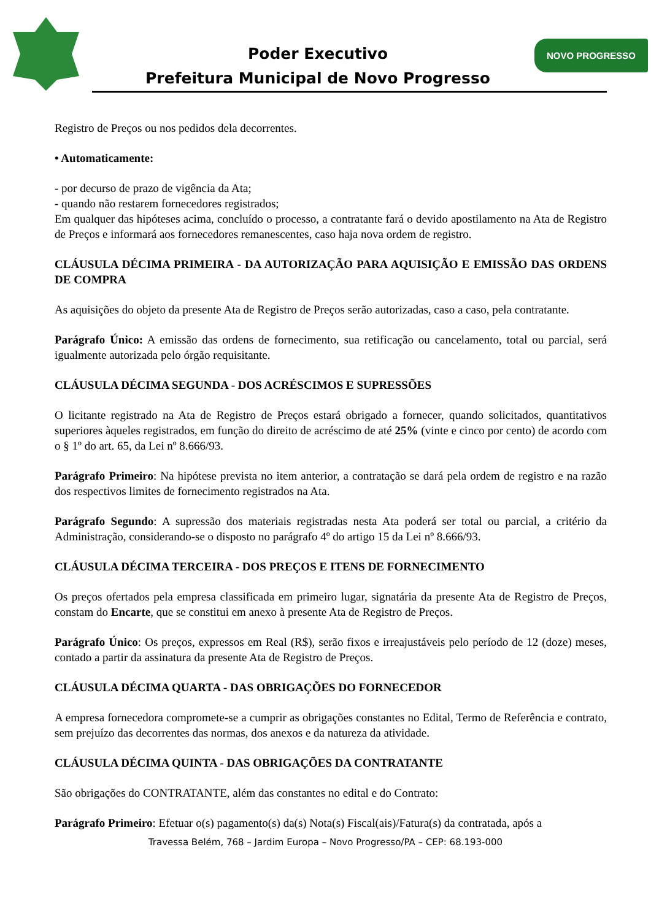Poder Executivo
Prefeitura Municipal de Novo Progresso
NOVO PROGRESSO
Registro de Preços ou nos pedidos dela decorrentes.
• Automaticamente:
- por decurso de prazo de vigência da Ata;
- quando não restarem fornecedores registrados;
Em qualquer das hipóteses acima, concluído o processo, a contratante fará o devido apostilamento na Ata de Registro de Preços e informará aos fornecedores remanescentes, caso haja nova ordem de registro.
CLÁUSULA DÉCIMA PRIMEIRA - DA AUTORIZAÇÃO PARA AQUISIÇÃO E EMISSÃO DAS ORDENS DE COMPRA
As aquisições do objeto da presente Ata de Registro de Preços serão autorizadas, caso a caso, pela contratante.
Parágrafo Único: A emissão das ordens de fornecimento, sua retificação ou cancelamento, total ou parcial, será igualmente autorizada pelo órgão requisitante.
CLÁUSULA DÉCIMA SEGUNDA - DOS ACRÉSCIMOS E SUPRESSÕES
O licitante registrado na Ata de Registro de Preços estará obrigado a fornecer, quando solicitados, quantitativos superiores àqueles registrados, em função do direito de acréscimo de até 25% (vinte e cinco por cento) de acordo com o § 1º do art. 65, da Lei nº 8.666/93.
Parágrafo Primeiro: Na hipótese prevista no item anterior, a contratação se dará pela ordem de registro e na razão dos respectivos limites de fornecimento registrados na Ata.
Parágrafo Segundo: A supressão dos materiais registradas nesta Ata poderá ser total ou parcial, a critério da Administração, considerando-se o disposto no parágrafo 4º do artigo 15 da Lei nº 8.666/93.
CLÁUSULA DÉCIMA TERCEIRA - DOS PREÇOS E ITENS DE FORNECIMENTO
Os preços ofertados pela empresa classificada em primeiro lugar, signatária da presente Ata de Registro de Preços, constam do Encarte, que se constitui em anexo à presente Ata de Registro de Preços.
Parágrafo Único: Os preços, expressos em Real (R$), serão fixos e irreajustáveis pelo período de 12 (doze) meses, contado a partir da assinatura da presente Ata de Registro de Preços.
CLÁUSULA DÉCIMA QUARTA - DAS OBRIGAÇÕES DO FORNECEDOR
A empresa fornecedora compromete-se a cumprir as obrigações constantes no Edital, Termo de Referência e contrato, sem prejuízo das decorrentes das normas, dos anexos e da natureza da atividade.
CLÁUSULA DÉCIMA QUINTA - DAS OBRIGAÇÕES DA CONTRATANTE
São obrigações do CONTRATANTE, além das constantes no edital e do Contrato:
Parágrafo Primeiro: Efetuar o(s) pagamento(s) da(s) Nota(s) Fiscal(ais)/Fatura(s) da contratada, após a
Travessa Belém, 768 – Jardim Europa – Novo Progresso/PA – CEP: 68.193-000